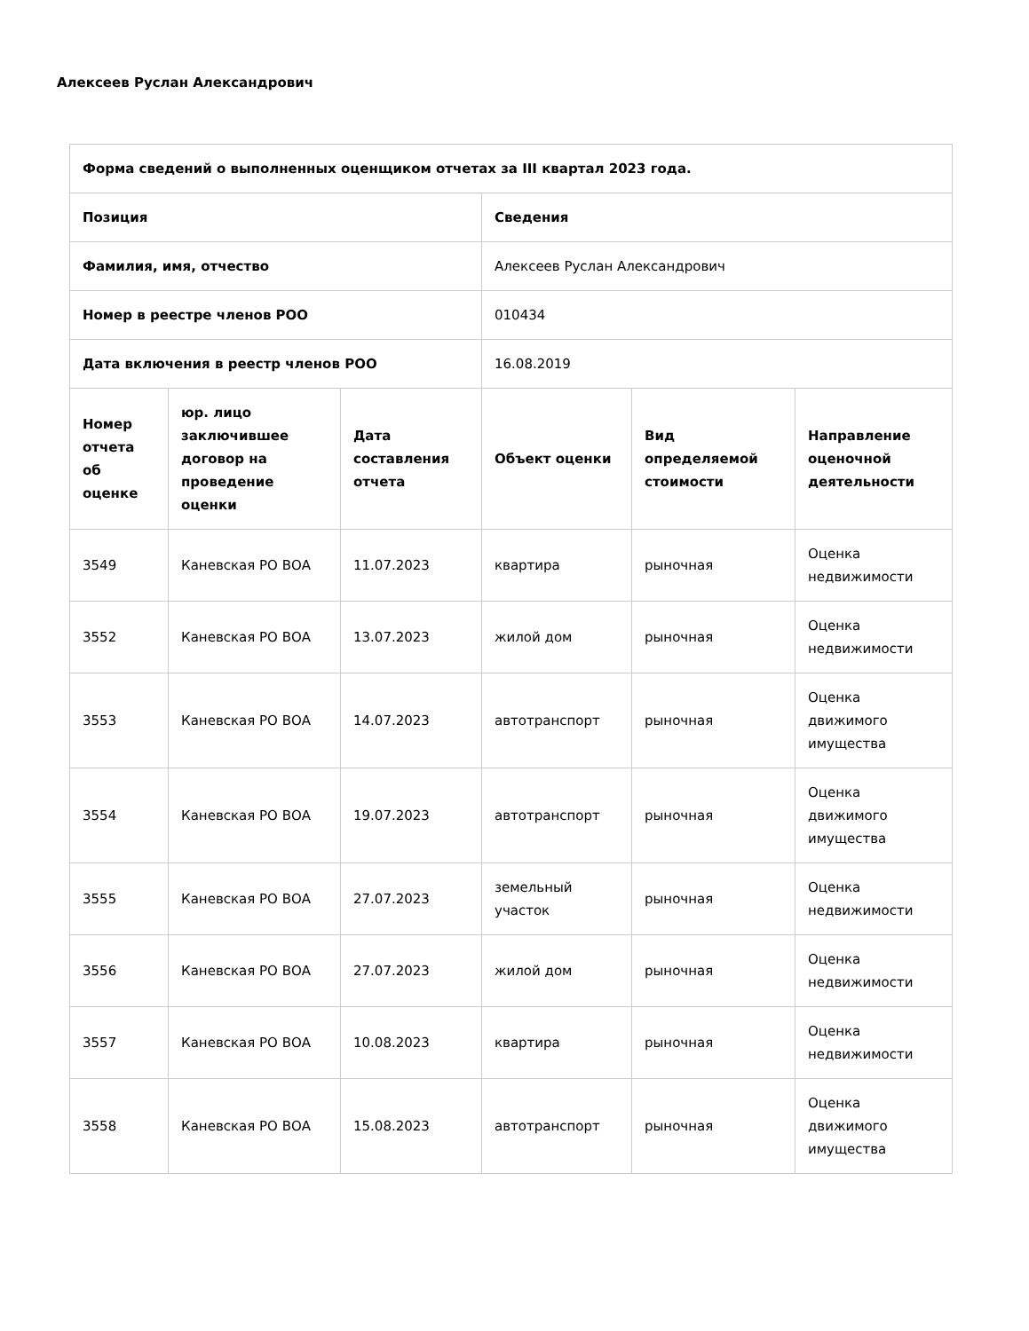Алексеев Руслан Александрович
| Форма сведений о выполненных оценщиком отчетах за III квартал 2023 года. | | | | | |
| --- | --- | --- | --- | --- | --- |
| Позиция | | | Сведения | | |
| Фамилия, имя, отчество | | | Алексеев Руслан Александрович | | |
| Номер в реестре членов РОО | | | 010434 | | |
| Дата включения в реестр членов РОО | | | 16.08.2019 | | |
| Номер отчета об оценке | юр. лицо заключившее договор на проведение оценки | Дата составления отчета | Объект оценки | Вид определяемой стоимости | Направление оценочной деятельности |
| 3549 | Каневская РО ВОА | 11.07.2023 | квартира | рыночная | Оценка недвижимости |
| 3552 | Каневская РО ВОА | 13.07.2023 | жилой дом | рыночная | Оценка недвижимости |
| 3553 | Каневская РО ВОА | 14.07.2023 | автотранспорт | рыночная | Оценка движимого имущества |
| 3554 | Каневская РО ВОА | 19.07.2023 | автотранспорт | рыночная | Оценка движимого имущества |
| 3555 | Каневская РО ВОА | 27.07.2023 | земельный участок | рыночная | Оценка недвижимости |
| 3556 | Каневская РО ВОА | 27.07.2023 | жилой дом | рыночная | Оценка недвижимости |
| 3557 | Каневская РО ВОА | 10.08.2023 | квартира | рыночная | Оценка недвижимости |
| 3558 | Каневская РО ВОА | 15.08.2023 | автотранспорт | рыночная | Оценка движимого имущества |